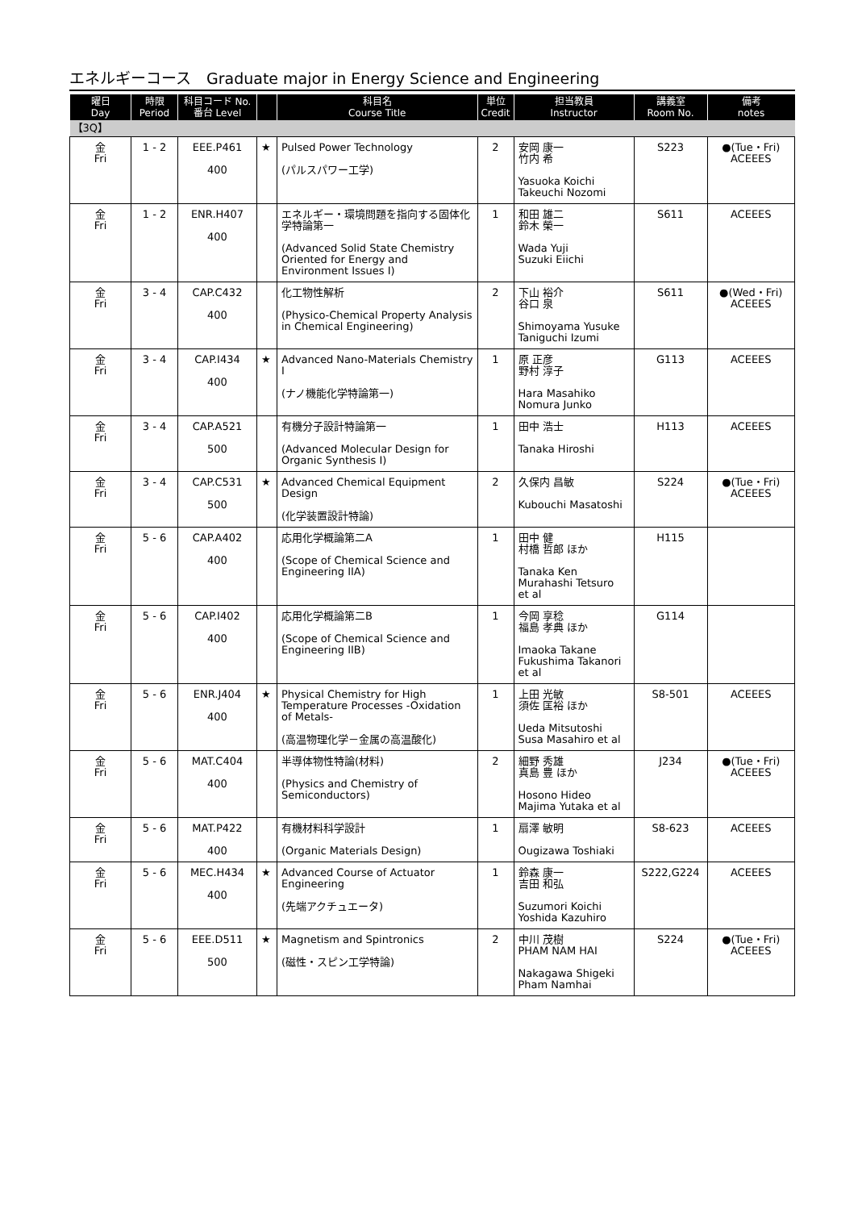エネルギーコース　Graduate major in Energy Science and Engineering
| 曜日 Day | 時限 Period | 科目コード No. 番台 Level | | 科目名 Course Title | 単位 Credit | 担当教員 Instructor | 講義室 Room No. | 備考 notes |
| --- | --- | --- | --- | --- | --- | --- | --- | --- |
| 【3Q】 | | | | | | | | |
| 金 Fri | 1 - 2 | EEE.P461 400 | ★ | Pulsed Power Technology (パルスパワー工学) | 2 | 安岡 康一 竹内 希 Yasuoka Koichi Takeuchi Nozomi | S223 | ●(Tue・Fri) ACEEES |
| 金 Fri | 1 - 2 | ENR.H407 400 | | エネルギー・環境問題を指向する固体化学特論第一 (Advanced Solid State Chemistry Oriented for Energy and Environment Issues I) | 1 | 和田 雄二 鈴木 榮一 Wada Yuji Suzuki Eiichi | S611 | ACEEES |
| 金 Fri | 3 - 4 | CAP.C432 400 | | 化工物性解析 (Physico-Chemical Property Analysis in Chemical Engineering) | 2 | 下山 裕介 谷口 泉 Shimoyama Yusuke Taniguchi Izumi | S611 | ●(Wed・Fri) ACEEES |
| 金 Fri | 3 - 4 | CAP.I434 400 | ★ | Advanced Nano-Materials Chemistry I (ナノ機能化学特論第一) | 1 | 原 正彦 野村 淳子 Hara Masahiko Nomura Junko | G113 | ACEEES |
| 金 Fri | 3 - 4 | CAP.A521 500 | | 有機分子設計特論第一 (Advanced Molecular Design for Organic Synthesis I) | 1 | 田中 浩士 Tanaka Hiroshi | H113 | ACEEES |
| 金 Fri | 3 - 4 | CAP.C531 500 | ★ | Advanced Chemical Equipment Design (化学装置設計特論) | 2 | 久保内 昌敏 Kubouchi Masatoshi | S224 | ●(Tue・Fri) ACEEES |
| 金 Fri | 5 - 6 | CAP.A402 400 | | 応用化学概論第二A (Scope of Chemical Science and Engineering IIA) | 1 | 田中 健 村橋 哲郎 ほか Tanaka Ken Murahashi Tetsuro et al | H115 | |
| 金 Fri | 5 - 6 | CAP.I402 400 | | 応用化学概論第二B (Scope of Chemical Science and Engineering IIB) | 1 | 今岡 享稔 福島 孝典 ほか Imaoka Takane Fukushima Takanori et al | G114 | |
| 金 Fri | 5 - 6 | ENR.J404 400 | ★ | Physical Chemistry for High Temperature Processes -Oxidation of Metals- (高温物理化学－金属の高温酸化) | 1 | 上田 光敏 須佐 匡裕 ほか Ueda Mitsutoshi Susa Masahiro et al | S8-501 | ACEEES |
| 金 Fri | 5 - 6 | MAT.C404 400 | | 半導体物性特論(材料) (Physics and Chemistry of Semiconductors) | 2 | 細野 秀雄 真島 豊 ほか Hosono Hideo Majima Yutaka et al | J234 | ●(Tue・Fri) ACEEES |
| 金 Fri | 5 - 6 | MAT.P422 400 | | 有機材料科学設計 (Organic Materials Design) | 1 | 扇澤 敏明 Ougizawa Toshiaki | S8-623 | ACEEES |
| 金 Fri | 5 - 6 | MEC.H434 400 | ★ | Advanced Course of Actuator Engineering (先端アクチュエータ) | 1 | 鈴森 康一 吉田 和弘 Suzumori Koichi Yoshida Kazuhiro | S222,G224 | ACEEES |
| 金 Fri | 5 - 6 | EEE.D511 500 | ★ | Magnetism and Spintronics (磁性・スピン工学特論) | 2 | 中川 茂樹 PHAM NAM HAI Nakagawa Shigeki Pham Namhai | S224 | ●(Tue・Fri) ACEEES |